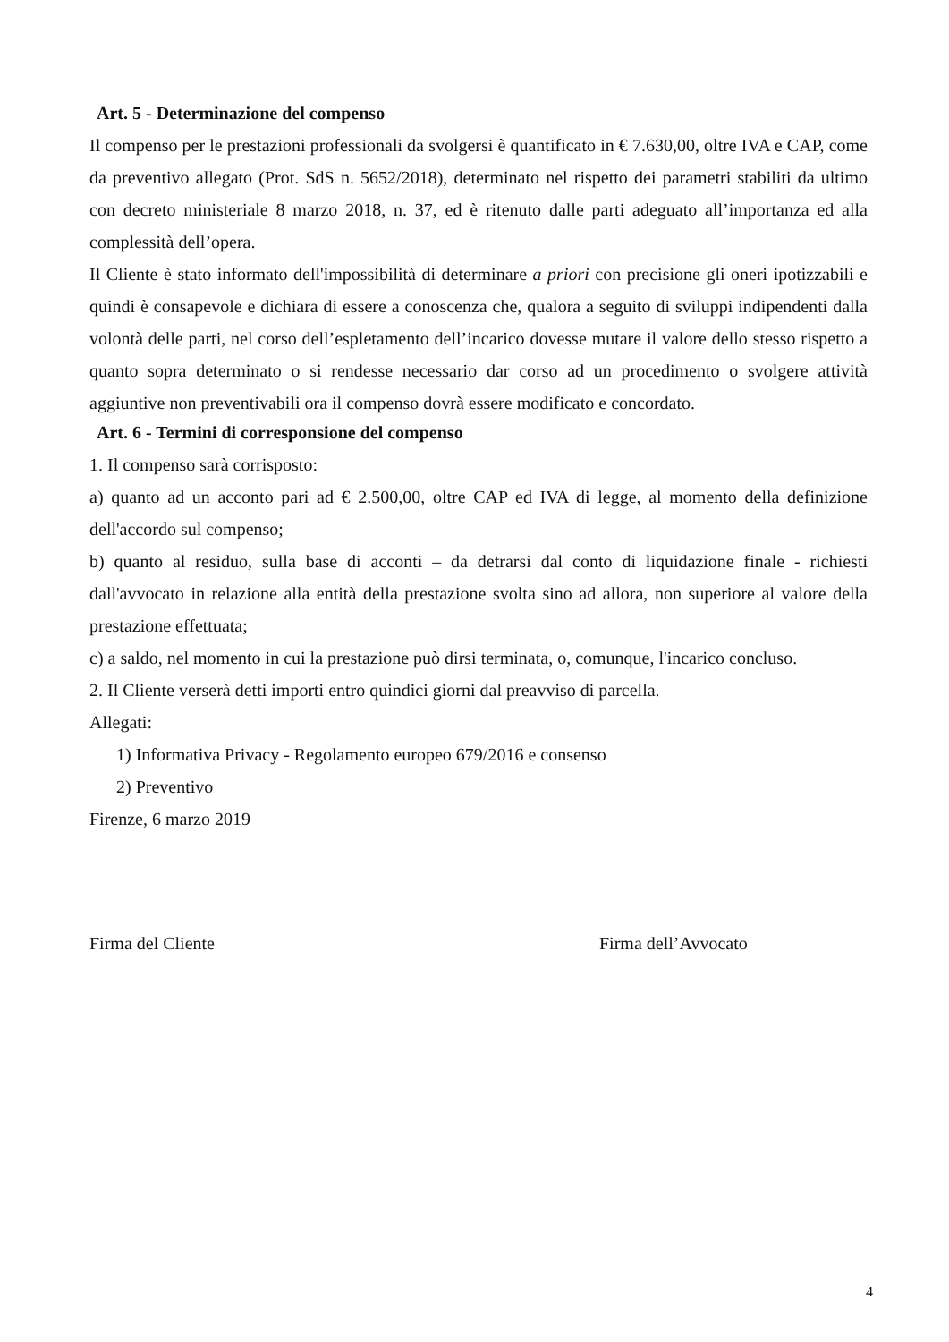Art. 5 - Determinazione del compenso
Il compenso per le prestazioni professionali da svolgersi è quantificato in € 7.630,00, oltre IVA e CAP, come da preventivo allegato (Prot. SdS n. 5652/2018), determinato nel rispetto dei parametri stabiliti da ultimo con decreto ministeriale 8 marzo 2018, n. 37, ed è ritenuto dalle parti adeguato all’importanza ed alla complessità dell’opera.
Il Cliente è stato informato dell'impossibilità di determinare a priori con precisione gli oneri ipotizzabili e quindi è consapevole e dichiara di essere a conoscenza che, qualora a seguito di sviluppi indipendenti dalla volontà delle parti, nel corso dell’espletamento dell’incarico dovesse mutare il valore dello stesso rispetto a quanto sopra determinato o si rendesse necessario dar corso ad un procedimento o svolgere attività aggiuntive non preventivabili ora il compenso dovrà essere modificato e concordato.
Art. 6 - Termini di corresponsione del compenso
1. Il compenso sarà corrisposto:
a) quanto ad un acconto pari ad € 2.500,00, oltre CAP ed IVA di legge, al momento della definizione dell'accordo sul compenso;
b) quanto al residuo, sulla base di acconti – da detrarsi dal conto di liquidazione finale - richiesti dall'avvocato in relazione alla entità della prestazione svolta sino ad allora, non superiore al valore della prestazione effettuata;
c) a saldo, nel momento in cui la prestazione può dirsi terminata, o, comunque, l'incarico concluso.
2. Il Cliente verserà detti importi entro quindici giorni dal preavviso di parcella.
Allegati:
1) Informativa Privacy - Regolamento europeo 679/2016 e consenso
2) Preventivo
Firenze, 6 marzo 2019
Firma del Cliente Firma dell’Avvocato
4